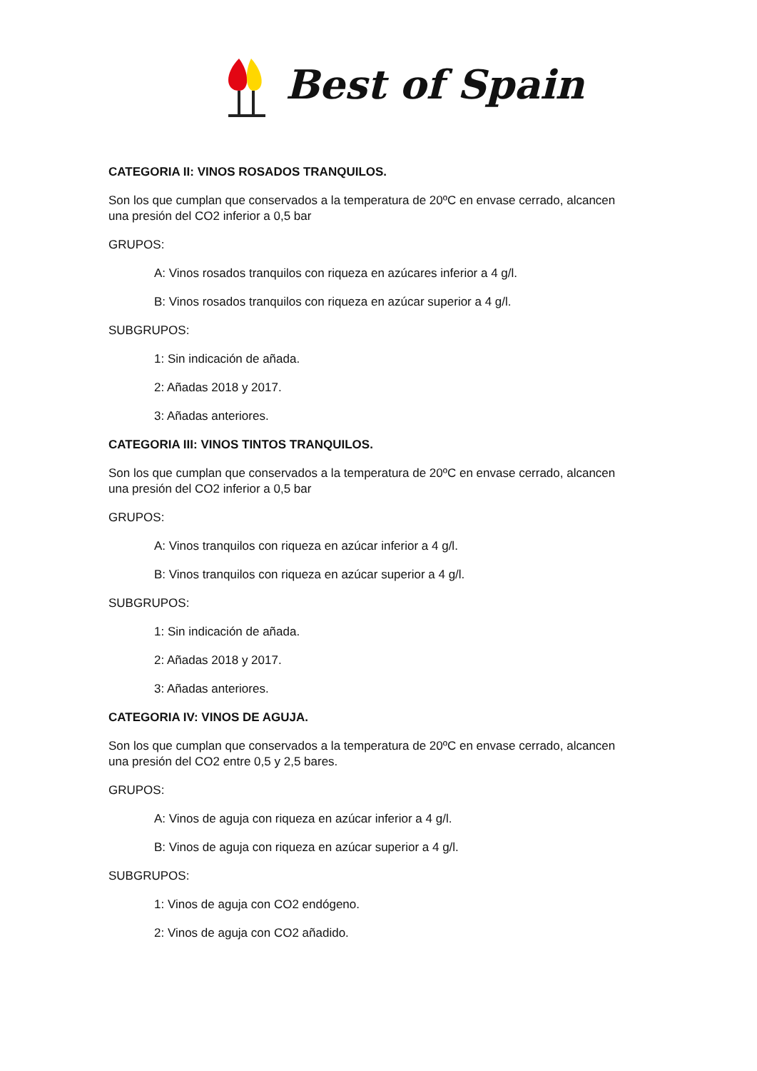Best of Spain
CATEGORIA II: VINOS ROSADOS TRANQUILOS.
Son los que cumplan que conservados a la temperatura de 20ºC en envase cerrado, alcancen una presión del CO2 inferior a 0,5 bar
GRUPOS:
A: Vinos rosados tranquilos con riqueza en azúcares inferior a 4 g/l.
B: Vinos rosados tranquilos con riqueza en azúcar superior a 4 g/l.
SUBGRUPOS:
1: Sin indicación de añada.
2: Añadas 2018 y 2017.
3: Añadas anteriores.
CATEGORIA III: VINOS TINTOS TRANQUILOS.
Son los que cumplan que conservados a la temperatura de 20ºC en envase cerrado, alcancen una presión del CO2 inferior a 0,5 bar
GRUPOS:
A: Vinos tranquilos con riqueza en azúcar inferior a 4 g/l.
B: Vinos tranquilos con riqueza en azúcar superior a 4 g/l.
SUBGRUPOS:
1: Sin indicación de añada.
2: Añadas 2018 y 2017.
3: Añadas anteriores.
CATEGORIA IV: VINOS DE AGUJA.
Son los que cumplan que conservados a la temperatura de 20ºC en envase cerrado, alcancen una presión del CO2 entre 0,5 y 2,5 bares.
GRUPOS:
A: Vinos de aguja con riqueza en azúcar inferior a 4 g/l.
B: Vinos de aguja con riqueza en azúcar superior a 4 g/l.
SUBGRUPOS:
1: Vinos de aguja con CO2 endógeno.
2: Vinos de aguja con CO2 añadido.